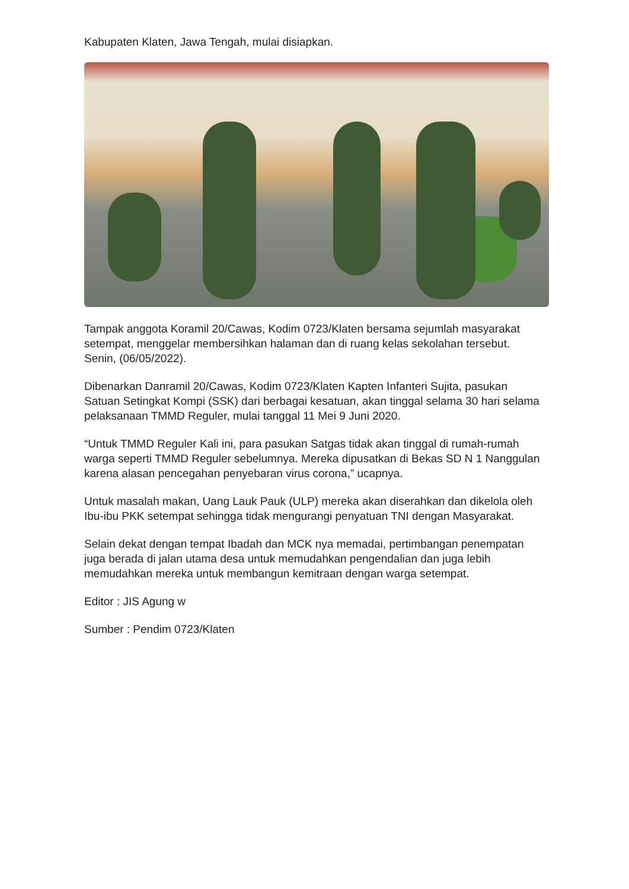Kabupaten Klaten, Jawa Tengah, mulai disiapkan.
Tampak anggota Koramil 20/Cawas, Kodim 0723/Klaten bersama sejumlah masyarakat setempat, menggelar membersihkan halaman dan di ruang kelas sekolahan tersebut. Senin, (06/05/2022).
Dibenarkan Danramil 20/Cawas, Kodim 0723/Klaten Kapten Infanteri Sujita, pasukan Satuan Setingkat Kompi (SSK) dari berbagai kesatuan, akan tinggal selama 30 hari selama pelaksanaan TMMD Reguler, mulai tanggal 11 Mei 9 Juni 2020.
“Untuk TMMD Reguler Kali ini, para pasukan Satgas tidak akan tinggal di rumah-rumah warga seperti TMMD Reguler sebelumnya. Mereka dipusatkan di Bekas SD N 1 Nanggulan karena alasan pencegahan penyebaran virus corona,” ucapnya.
Untuk masalah makan, Uang Lauk Pauk (ULP) mereka akan diserahkan dan dikelola oleh Ibu-ibu PKK setempat sehingga tidak mengurangi penyatuan TNI dengan Masyarakat.
Selain dekat dengan tempat Ibadah dan MCK nya memadai, pertimbangan penempatan juga berada di jalan utama desa untuk memudahkan pengendalian dan juga lebih memudahkan mereka untuk membangun kemitraan dengan warga setempat.
Editor : JIS Agung w
Sumber : Pendim 0723/Klaten